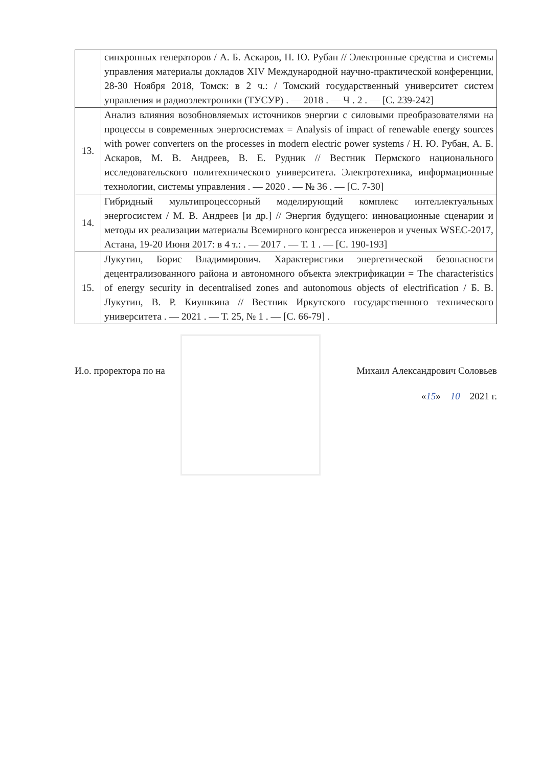| | синхронных генераторов / А. Б. Аскаров, Н. Ю. Рубан // Электронные средства и системы управления материалы докладов XIV Международной научно-практической конференции, 28-30 Ноября 2018, Томск: в 2 ч.: / Томский государственный университет систем управления и радиоэлектроники (ТУСУР) . — 2018 . — Ч . 2 . — [С. 239-242] |
| 13. | Анализ влияния возобновляемых источников энергии с силовыми преобразователями на процессы в современных энергосистемах = Analysis of impact of renewable energy sources with power converters on the processes in modern electric power systems / Н. Ю. Рубан, А. Б. Аскаров, М. В. Андреев, В. Е. Рудник // Вестник Пермского национального исследовательского политехнического университета. Электротехника, информационные технологии, системы управления . — 2020 . — № 36 . — [С. 7-30] |
| 14. | Гибридный мультипроцессорный моделирующий комплекс интеллектуальных энергосистем / М. В. Андреев [и др.] // Энергия будущего: инновационные сценарии и методы их реализации материалы Всемирного конгресса инженеров и ученых WSEC-2017, Астана, 19-20 Июня 2017: в 4 т.: . — 2017 . — Т. 1 . — [С. 190-193] |
| 15. | Лукутин, Борис Владимирович. Характеристики энергетической безопасности децентрализованного района и автономного объекта электрификации = The characteristics of energy security in decentralised zones and autonomous objects of electrification / Б. В. Лукутин, В. Р. Киушкина // Вестник Иркутского государственного технического университета . — 2021 . — Т. 25, № 1 . — [С. 66-79] . |
И.о. проректора по на Михаил Александрович Соловьев
«15» 10 2021 г.